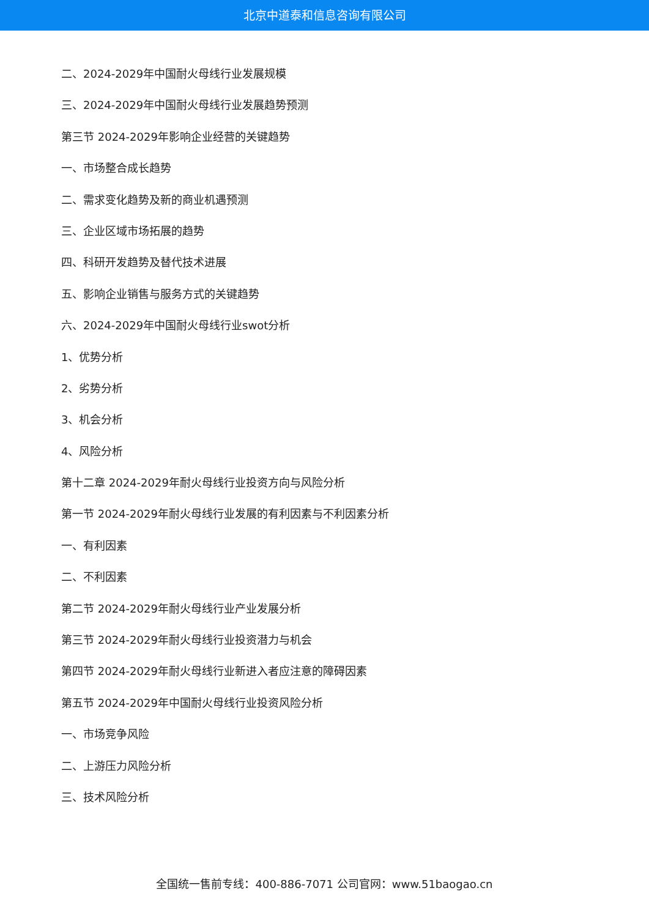北京中道泰和信息咨询有限公司
二、2024-2029年中国耐火母线行业发展规模
三、2024-2029年中国耐火母线行业发展趋势预测
第三节 2024-2029年影响企业经营的关键趋势
一、市场整合成长趋势
二、需求变化趋势及新的商业机遇预测
三、企业区域市场拓展的趋势
四、科研开发趋势及替代技术进展
五、影响企业销售与服务方式的关键趋势
六、2024-2029年中国耐火母线行业swot分析
1、优势分析
2、劣势分析
3、机会分析
4、风险分析
第十二章 2024-2029年耐火母线行业投资方向与风险分析
第一节 2024-2029年耐火母线行业发展的有利因素与不利因素分析
一、有利因素
二、不利因素
第二节 2024-2029年耐火母线行业产业发展分析
第三节 2024-2029年耐火母线行业投资潜力与机会
第四节 2024-2029年耐火母线行业新进入者应注意的障碍因素
第五节 2024-2029年中国耐火母线行业投资风险分析
一、市场竞争风险
二、上游压力风险分析
三、技术风险分析
全国统一售前专线：400-886-7071 公司官网：www.51baogao.cn